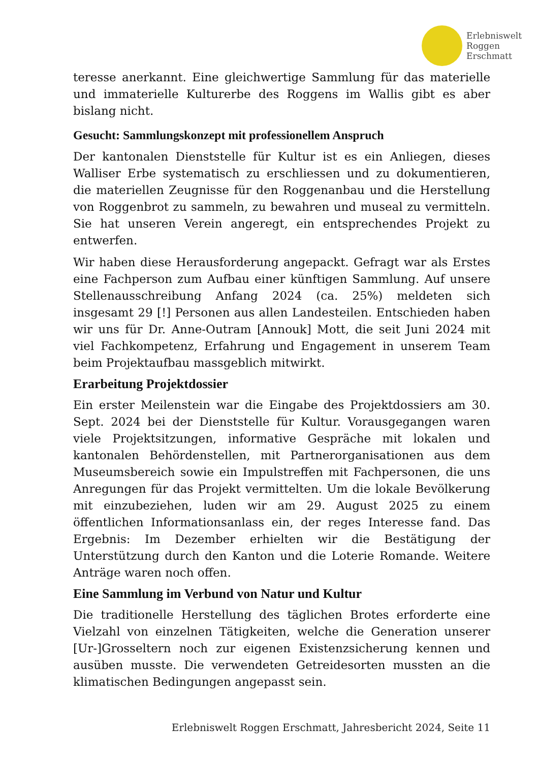Erlebniswelt
Roggen
Erschmatt
teresse anerkannt. Eine gleichwertige Sammlung für das materielle und immaterielle Kulturerbe des Roggens im Wallis gibt es aber bislang nicht.
Gesucht: Sammlungskonzept mit professionellem Anspruch
Der kantonalen Dienststelle für Kultur ist es ein Anliegen, dieses Walliser Erbe systematisch zu erschliessen und zu dokumentieren, die materiellen Zeugnisse für den Roggenanbau und die Herstellung von Roggenbrot zu sammeln, zu bewahren und museal zu vermitteln. Sie hat unseren Verein angeregt, ein entsprechendes Projekt zu entwerfen.
Wir haben diese Herausforderung angepackt. Gefragt war als Erstes eine Fachperson zum Aufbau einer künftigen Sammlung. Auf unsere Stellenausschreibung Anfang 2024 (ca. 25%) meldeten sich insgesamt 29 [!] Personen aus allen Landesteilen. Entschieden haben wir uns für Dr. Anne-Outram [Annouk] Mott, die seit Juni 2024 mit viel Fachkompetenz, Erfahrung und Engagement in unserem Team beim Projektaufbau massgeblich mitwirkt.
Erarbeitung Projektdossier
Ein erster Meilenstein war die Eingabe des Projektdossiers am 30. Sept. 2024 bei der Dienststelle für Kultur. Vorausgegangen waren viele Projektsitzungen, informative Gespräche mit lokalen und kantonalen Behördenstellen, mit Partnerorganisationen aus dem Museumsbereich sowie ein Impulstreffen mit Fachpersonen, die uns Anregungen für das Projekt vermittelten. Um die lokale Bevölkerung mit einzubeziehen, luden wir am 29. August 2025 zu einem öffentlichen Informationsanlass ein, der reges Interesse fand. Das Ergebnis: Im Dezember erhielten wir die Bestätigung der Unterstützung durch den Kanton und die Loterie Romande. Weitere Anträge waren noch offen.
Eine Sammlung im Verbund von Natur und Kultur
Die traditionelle Herstellung des täglichen Brotes erforderte eine Vielzahl von einzelnen Tätigkeiten, welche die Generation unserer [Ur-]Grosseltern noch zur eigenen Existenzsicherung kennen und ausüben musste. Die verwendeten Getreidesorten mussten an die klimatischen Bedingungen angepasst sein.
Erlebniswelt Roggen Erschmatt, Jahresbericht 2024, Seite 11